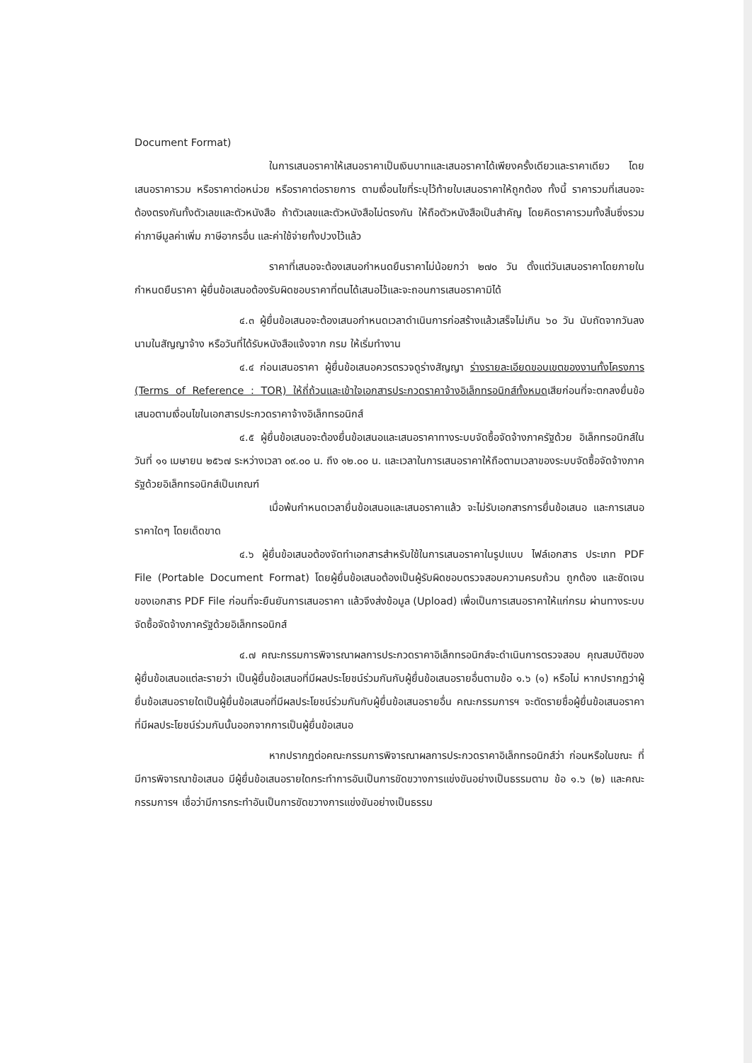Document Format)
ในการเสนอราคาให้เสนอราคาเป็นเงินบาทและเสนอราคาได้เพียงครั้งเดียวและราคาเดียว โดยเสนอราคารวม หรือราคาต่อหน่วย หรือราคาต่อรายการ ตามเงื่อนไขที่ระบุไว้ท้ายใบเสนอราคาให้ถูกต้อง ทั้งนี้ ราคารวมที่เสนอจะต้องตรงกันทั้งตัวเลขและตัวหนังสือ ถ้าตัวเลขและตัวหนังสือไม่ตรงกัน ให้ถือตัวหนังสือเป็นสำคัญ โดยคิดราคารวมทั้งสิ้นซึ่งรวมค่าภาษีมูลค่าเพิ่ม ภาษีอากรอื่น และค่าใช้จ่ายทั้งปวงไว้แล้ว
ราคาที่เสนอจะต้องเสนอกำหนดยืนราคาไม่น้อยกว่า ๒๗๐ วัน ตั้งแต่วันเสนอราคาโดยภายในกำหนดยืนราคา ผู้ยื่นข้อเสนอต้องรับผิดชอบราคาที่ตนได้เสนอไว้และจะถอนการเสนอราคามิได้
๔.๓ ผู้ยื่นข้อเสนอจะต้องเสนอกำหนดเวลาดำเนินการก่อสร้างแล้วเสร็จไม่เกิน ๖๐ วัน นับถัดจากวันลงนามในสัญญาจ้าง หรือวันที่ได้รับหนังสือแจ้งจาก กรม ให้เริ่มทำงาน
๔.๔ ก่อนเสนอราคา ผู้ยื่นข้อเสนอควรตรวจดูร่างสัญญา ร่างรายละเอียดขอบเขตของงานทั้งโครงการ (Terms of Reference : TOR) ให้ถี่ถ้วนและเข้าใจเอกสารประกวดราคาจ้างอิเล็กทรอนิกส์ทั้งหมดเสียก่อนที่จะตกลงยื่นข้อเสนอตามเงื่อนไขในเอกสารประกวดราคาจ้างอิเล็กทรอนิกส์
๔.๕ ผู้ยื่นข้อเสนอจะต้องยื่นข้อเสนอและเสนอราคาทางระบบจัดซื้อจัดจ้างภาครัฐด้วย อิเล็กทรอนิกส์ในวันที่ ๑๑ เมษายน ๒๕๖๗ ระหว่างเวลา ๐๙.๐๐ น. ถึง ๑๒.๐๐ น. และเวลาในการเสนอราคาให้ถือตามเวลาของระบบจัดซื้อจัดจ้างภาครัฐด้วยอิเล็กทรอนิกส์เป็นเกณฑ์
เมื่อพ้นกำหนดเวลายื่นข้อเสนอและเสนอราคาแล้ว จะไม่รับเอกสารการยื่นข้อเสนอ และการเสนอราคาใดๆ โดยเด็ดขาด
๔.๖ ผู้ยื่นข้อเสนอต้องจัดทำเอกสารสำหรับใช้ในการเสนอราคาในรูปแบบ ไฟล์เอกสาร ประเภท PDF File (Portable Document Format) โดยผู้ยื่นข้อเสนอต้องเป็นผู้รับผิดชอบตรวจสอบความครบถ้วน ถูกต้อง และชัดเจนของเอกสาร PDF File ก่อนที่จะยืนยันการเสนอราคา แล้วจึงส่งข้อมูล (Upload) เพื่อเป็นการเสนอราคาให้แก่กรม ผ่านทางระบบจัดซื้อจัดจ้างภาครัฐด้วยอิเล็กทรอนิกส์
๔.๗ คณะกรรมการพิจารณาผลการประกวดราคาอิเล็กทรอนิกส์จะดำเนินการตรวจสอบ คุณสมบัติของผู้ยื่นข้อเสนอแต่ละรายว่า เป็นผู้ยื่นข้อเสนอที่มีผลประโยชน์ร่วมกันกับผู้ยื่นข้อเสนอรายอื่นตามข้อ ๑.๖ (๑) หรือไม่ หากปรากฏว่าผู้ยื่นข้อเสนอรายใดเป็นผู้ยื่นข้อเสนอที่มีผลประโยชน์ร่วมกันกับผู้ยื่นข้อเสนอรายอื่น คณะกรรมการฯ จะตัดรายชื่อผู้ยื่นข้อเสนอราคาที่มีผลประโยชน์ร่วมกันนั้นออกจากการเป็นผู้ยื่นข้อเสนอ
หากปรากฏต่อคณะกรรมการพิจารณาผลการประกวดราคาอิเล็กทรอนิกส์ว่า ก่อนหรือในขณะ ที่มีการพิจารณาข้อเสนอ มีผู้ยื่นข้อเสนอรายใดกระทำการอันเป็นการขัดขวางการแข่งขันอย่างเป็นธรรมตาม ข้อ ๑.๖ (๒) และคณะกรรมการฯ เชื่อว่ามีการกระทำอันเป็นการขัดขวางการแข่งขันอย่างเป็นธรรม